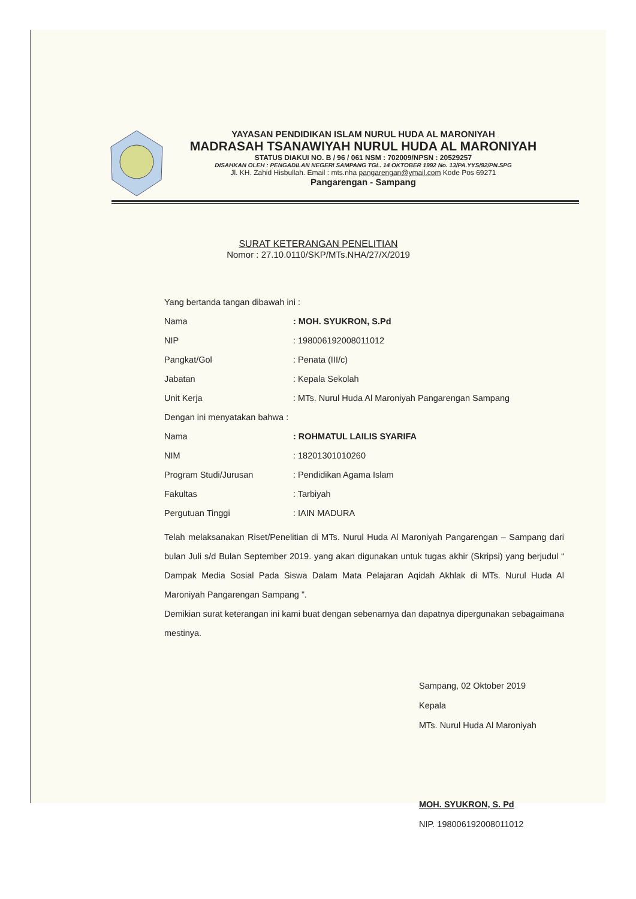YAYASAN PENDIDIKAN ISLAM NURUL HUDA AL MARONIYAH
MADRASAH TSANAWIYAH NURUL HUDA AL MARONIYAH
STATUS DIAKUI NO. B / 96 / 061 NSM : 702009/NPSN : 20529257
DISAHKAN OLEH : PENGADILAN NEGERI SAMPANG TGL. 14 OKTOBER 1992 No. 13/PA.YYS/92/PN.SPG
Jl. KH. Zahid Hisbullah. Email : mts.nha pangarengan@ymail.com Kode Pos 69271
Pangarengan - Sampang
SURAT KETERANGAN PENELITIAN
Nomor : 27.10.0110/SKP/MTs.NHA/27/X/2019
Yang bertanda tangan dibawah ini :
Nama: MOH. SYUKRON, S.Pd
NIP: 198006192008011012
Pangkat/Gol: Penata (III/c)
Jabatan: Kepala Sekolah
Unit Kerja: MTs. Nurul Huda Al Maroniyah Pangarengan Sampang
Dengan ini menyatakan bahwa :
Nama: ROHMATUL LAILIS SYARIFA
NIM: 18201301010260
Program Studi/Jurusan: Pendidikan Agama Islam
Fakultas: Tarbiyah
Pergutuan Tinggi: IAIN MADURA
Telah melaksanakan Riset/Penelitian di MTs. Nurul Huda Al Maroniyah Pangarengan – Sampang dari bulan Juli s/d Bulan September 2019. yang akan digunakan untuk tugas akhir (Skripsi) yang berjudul “ Dampak Media Sosial Pada Siswa Dalam Mata Pelajaran Aqidah Akhlak di MTs. Nurul Huda Al Maroniyah Pangarengan Sampang ”.
Demikian surat keterangan ini kami buat dengan sebenarnya dan dapatnya dipergunakan sebagaimana mestinya.
Sampang, 02 Oktober 2019
Kepala
MTs. Nurul Huda Al Maroniyah
MOH. SYUKRON, S. Pd
NIP. 198006192008011012